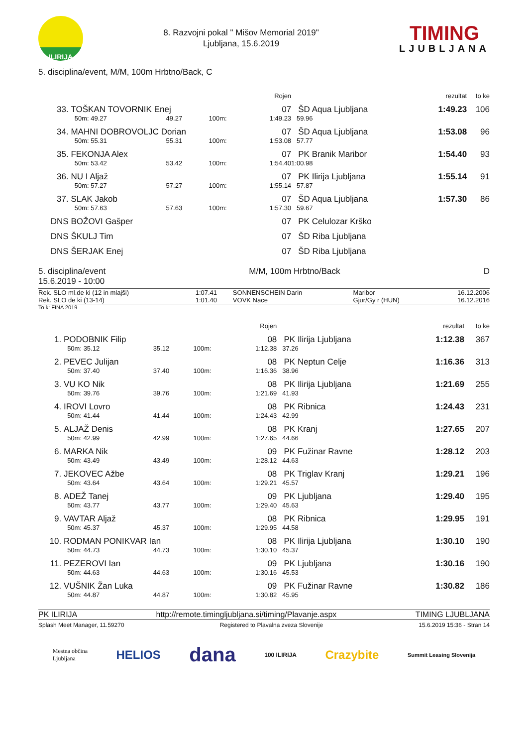ILIRIJA
8. Razvojni pokal " Mišov Memorial 2019"
Ljubljana, 15.6.2019
TIMING
LJUBLJANA
5. disciplina/event, M/M, 100m Hrbtno/Back, C
| | | | | Rojen | | rezultat | to ke |
| --- | --- | --- | --- | --- | --- | --- | --- |
| 33. | TOŠKAN TOVORNIK Enej | | | 07 | ŠD Aqua Ljubljana | 1:49.23 | 106 |
| | 50m: 49.27 | 49.27 | 100m: | 1:49.23 | 59.96 | | |
| 34. | MAHNI DOBROVOLJC Dorian | | | 07 | ŠD Aqua Ljubljana | 1:53.08 | 96 |
| | 50m: 55.31 | 55.31 | 100m: | 1:53.08 | 57.77 | | |
| 35. | FEKONJA Alex | | | 07 | PK Branik Maribor | 1:54.40 | 93 |
| | 50m: 53.42 | 53.42 | 100m: | 1:54.40 | 1:00.98 | | |
| 36. | NU I Aljaž | | | 07 | PK Ilirija Ljubljana | 1:55.14 | 91 |
| | 50m: 57.27 | 57.27 | 100m: | 1:55.14 | 57.87 | | |
| 37. | SLAK Jakob | | | 07 | ŠD Aqua Ljubljana | 1:57.30 | 86 |
| | 50m: 57.63 | 57.63 | 100m: | 1:57.30 | 59.67 | | |
| DNS | BOŽOVI Gašper | | | 07 | PK Celulozar Krško | | |
| DNS | ŠKULJ Tim | | | 07 | ŠD Riba Ljubljana | | |
| DNS | ŠERJAK Enej | | | 07 | ŠD Riba Ljubljana | | |
5. disciplina/event
15.6.2019 - 10:00 M/M, 100m Hrbtno/Back D
| Rek. SLO ml.de ki (12 in mlajši) | 1:07.41 | SONNENSCHEIN Darin | Maribor | 16.12.2006 |
| Rek. SLO de ki (13-14) | 1:01.40 | VOVK Nace | Gjur/Gy r (HUN) | 16.12.2016 |
To k: FINA 2019
| | | | | Rojen | | rezultat | to ke |
| --- | --- | --- | --- | --- | --- | --- | --- |
| 1. | PODOBNIK Filip | | | 08 | PK Ilirija Ljubljana | 1:12.38 | 367 |
| | 50m: 35.12 | 35.12 | 100m: | 1:12.38 | 37.26 | | |
| 2. | PEVEC Julijan | | | 08 | PK Neptun Celje | 1:16.36 | 313 |
| | 50m: 37.40 | 37.40 | 100m: | 1:16.36 | 38.96 | | |
| 3. | VU KO Nik | | | 08 | PK Ilirija Ljubljana | 1:21.69 | 255 |
| | 50m: 39.76 | 39.76 | 100m: | 1:21.69 | 41.93 | | |
| 4. | IROVI Lovro | | | 08 | PK Ribnica | 1:24.43 | 231 |
| | 50m: 41.44 | 41.44 | 100m: | 1:24.43 | 42.99 | | |
| 5. | ALJAŽ Denis | | | 08 | PK Kranj | 1:27.65 | 207 |
| | 50m: 42.99 | 42.99 | 100m: | 1:27.65 | 44.66 | | |
| 6. | MARKA Nik | | | 09 | PK Fužinar Ravne | 1:28.12 | 203 |
| | 50m: 43.49 | 43.49 | 100m: | 1:28.12 | 44.63 | | |
| 7. | JEKOVEC Ažbe | | | 08 | PK Triglav Kranj | 1:29.21 | 196 |
| | 50m: 43.64 | 43.64 | 100m: | 1:29.21 | 45.57 | | |
| 8. | ADEŽ Tanej | | | 09 | PK Ljubljana | 1:29.40 | 195 |
| | 50m: 43.77 | 43.77 | 100m: | 1:29.40 | 45.63 | | |
| 9. | VAVTAR Aljaž | | | 08 | PK Ribnica | 1:29.95 | 191 |
| | 50m: 45.37 | 45.37 | 100m: | 1:29.95 | 44.58 | | |
| 10. | RODMAN PONIKVAR Ian | | | 08 | PK Ilirija Ljubljana | 1:30.10 | 190 |
| | 50m: 44.73 | 44.73 | 100m: | 1:30.10 | 45.37 | | |
| 11. | PEZEROVI Ian | | | 09 | PK Ljubljana | 1:30.16 | 190 |
| | 50m: 44.63 | 44.63 | 100m: | 1:30.16 | 45.53 | | |
| 12. | VUŠNIK Žan Luka | | | 09 | PK Fužinar Ravne | 1:30.82 | 186 |
| | 50m: 44.87 | 44.87 | 100m: | 1:30.82 | 45.95 | | |
PK ILIRIJA http://remote.timingljubljana.si/timing/Plavanje.aspx TIMING LJUBLJANA
Splash Meet Manager, 11.59270 Registered to Plavalna zveza Slovenije 15.6.2019 15:36 - Stran 14
Mestna občina
Ljubljana HELIOS dana 100 ILIRIJA Crazybite Summit Leasing Slovenija